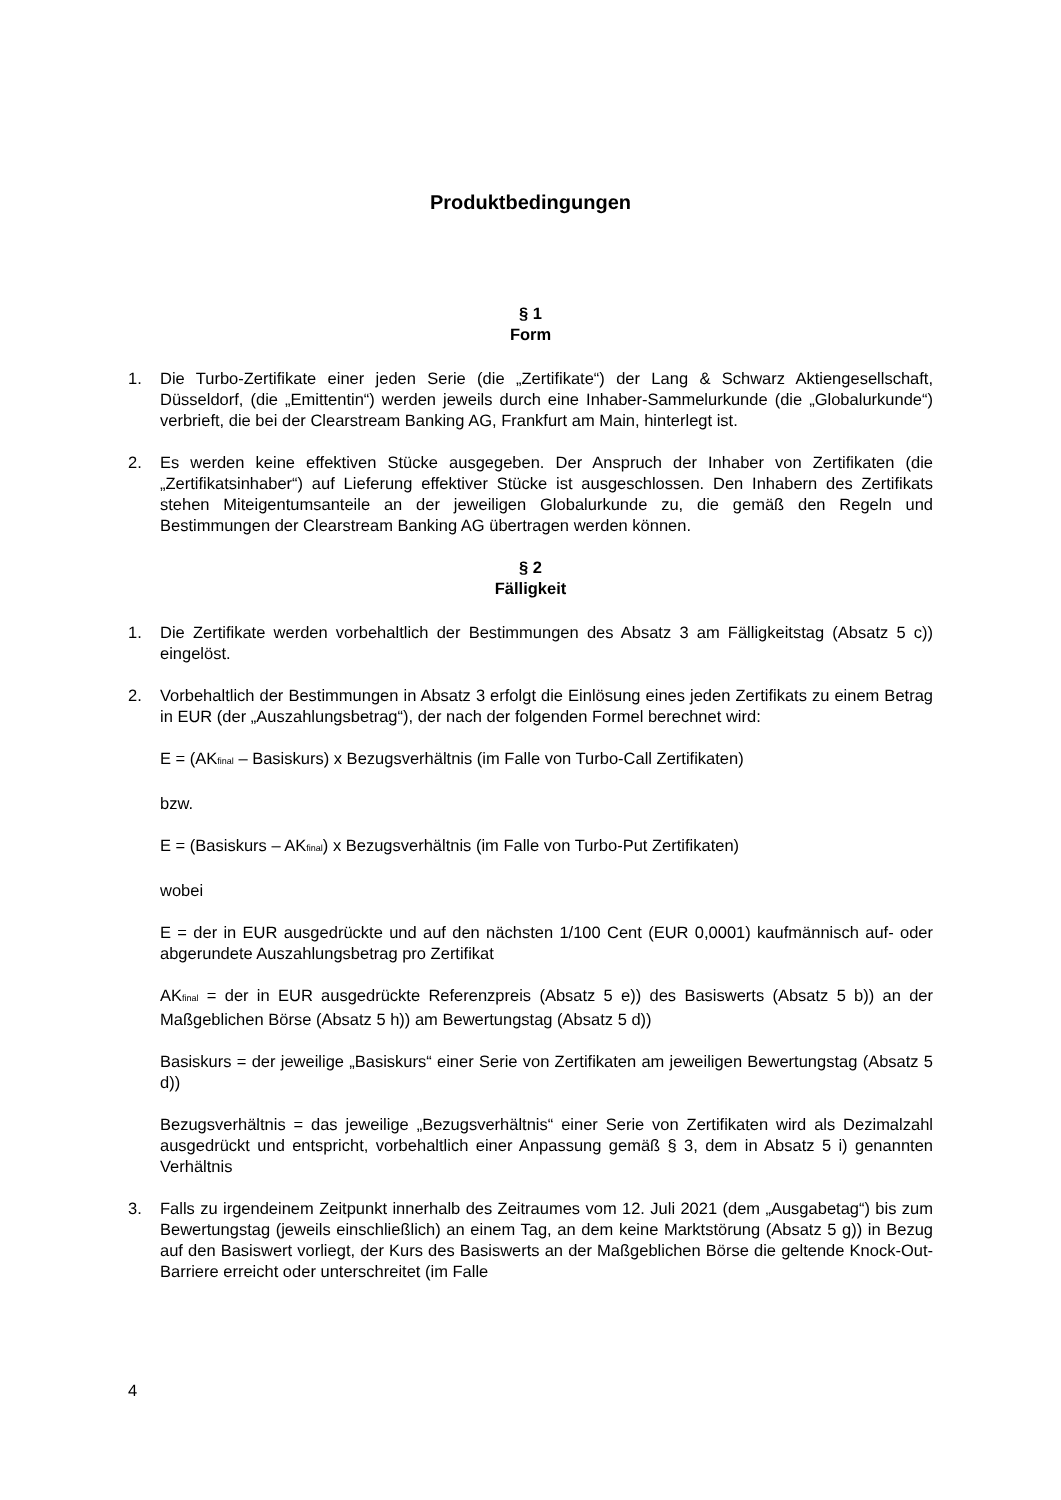Produktbedingungen
§ 1
Form
1. Die Turbo-Zertifikate einer jeden Serie (die „Zertifikate“) der Lang & Schwarz Aktiengesellschaft, Düsseldorf, (die „Emittentin“) werden jeweils durch eine Inhaber-Sammelurkunde (die „Globalurkunde“) verbrieft, die bei der Clearstream Banking AG, Frankfurt am Main, hinterlegt ist.
2. Es werden keine effektiven Stücke ausgegeben. Der Anspruch der Inhaber von Zertifikaten (die „Zertifikatsinhaber“) auf Lieferung effektiver Stücke ist ausgeschlossen. Den Inhabern des Zertifikats stehen Miteigentumsanteile an der jeweiligen Globalurkunde zu, die gemäß den Regeln und Bestimmungen der Clearstream Banking AG übertragen werden können.
§ 2
Fälligkeit
1. Die Zertifikate werden vorbehaltlich der Bestimmungen des Absatz 3 am Fälligkeitstag (Absatz 5 c)) eingelöst.
2. Vorbehaltlich der Bestimmungen in Absatz 3 erfolgt die Einlösung eines jeden Zertifikats zu einem Betrag in EUR (der „Auszahlungsbetrag“), der nach der folgenden Formel berechnet wird:
E = (AK<sub>final</sub> – Basiskurs) x Bezugsverhältnis (im Falle von Turbo-Call Zertifikaten)
bzw.
E = (Basiskurs – AK<sub>final</sub>) x Bezugsverhältnis (im Falle von Turbo-Put Zertifikaten)
wobei
E = der in EUR ausgedrückte und auf den nächsten 1/100 Cent (EUR 0,0001) kaufmännisch auf- oder abgerundete Auszahlungsbetrag pro Zertifikat
AK<sub>final</sub> = der in EUR ausgedrückte Referenzpreis (Absatz 5 e)) des Basiswerts (Absatz 5 b)) an der Maßgeblichen Börse (Absatz 5 h)) am Bewertungstag (Absatz 5 d))
Basiskurs = der jeweilige „Basiskurs“ einer Serie von Zertifikaten am jeweiligen Bewertungstag (Absatz 5 d))
Bezugsverhältnis = das jeweilige „Bezugsverhältnis“ einer Serie von Zertifikaten wird als Dezimalzahl ausgedrückt und entspricht, vorbehaltlich einer Anpassung gemäß § 3, dem in Absatz 5 i) genannten Verhältnis
3. Falls zu irgendeinem Zeitpunkt innerhalb des Zeitraumes vom 12. Juli 2021 (dem „Ausgabetag“) bis zum Bewertungstag (jeweils einschließlich) an einem Tag, an dem keine Marktstörung (Absatz 5 g)) in Bezug auf den Basiswert vorliegt, der Kurs des Basiswerts an der Maßgeblichen Börse die geltende Knock-Out-Barriere erreicht oder unterschreitet (im Falle
4